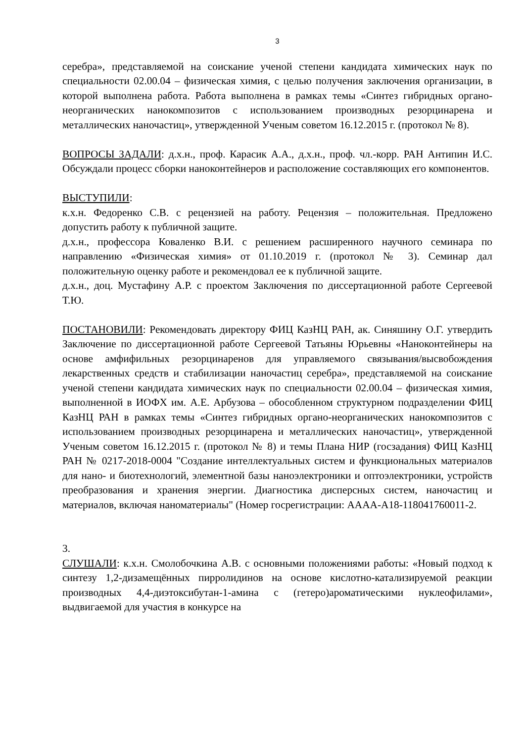3
серебра», представляемой на соискание ученой степени кандидата химических наук по специальности 02.00.04 – физическая химия, с целью получения заключения организации, в которой выполнена работа. Работа выполнена в рамках темы «Синтез гибридных органо-неорганических нанокомпозитов с использованием производных резорцинарена и металлических наночастиц», утвержденной Ученым советом 16.12.2015 г. (протокол № 8).
ВОПРОСЫ ЗАДАЛИ: д.х.н., проф. Карасик А.А., д.х.н., проф. чл.-корр. РАН Антипин И.С. Обсуждали процесс сборки наноконтейнеров и расположение составляющих его компонентов.
ВЫСТУПИЛИ:
к.х.н. Федоренко С.В. с рецензией на работу. Рецензия – положительная. Предложено допустить работу к публичной защите.
д.х.н., профессора Коваленко В.И. с решением расширенного научного семинара по направлению «Физическая химия» от 01.10.2019 г. (протокол № 3). Семинар дал положительную оценку работе и рекомендовал ее к публичной защите.
д.х.н., доц. Мустафину А.Р. с проектом Заключения по диссертационной работе Сергеевой Т.Ю.
ПОСТАНОВИЛИ: Рекомендовать директору ФИЦ КазНЦ РАН, ак. Синяшину О.Г. утвердить Заключение по диссертационной работе Сергеевой Татьяны Юрьевны «Наноконтейнеры на основе амфифильных резорцинаренов для управляемого связывания/высвобождения лекарственных средств и стабилизации наночастиц серебра», представляемой на соискание ученой степени кандидата химических наук по специальности 02.00.04 – физическая химия, выполненной в ИОФХ им. А.Е. Арбузова – обособленном структурном подразделении ФИЦ КазНЦ РАН в рамках темы «Синтез гибридных органо-неорганических нанокомпозитов с использованием производных резорцинарена и металлических наночастиц», утвержденной Ученым советом 16.12.2015 г. (протокол № 8) и темы Плана НИР (госзадания) ФИЦ КазНЦ РАН № 0217-2018-0004 "Создание интеллектуальных систем и функциональных материалов для нано- и биотехнологий, элементной базы наноэлектроники и оптоэлектроники, устройств преобразования и хранения энергии. Диагностика дисперсных систем, наночастиц и материалов, включая наноматериалы" (Номер госрегистрации: АААА-А18-118041760011-2.
3.
СЛУШАЛИ: к.х.н. Смолобочкина А.В. с основными положениями работы: «Новый подход к синтезу 1,2-дизамещённых пирролидинов на основе кислотно-катализируемой реакции производных 4,4-диэтоксибутан-1-амина с (гетеро)ароматическими нуклеофилами», выдвигаемой для участия в конкурсе на